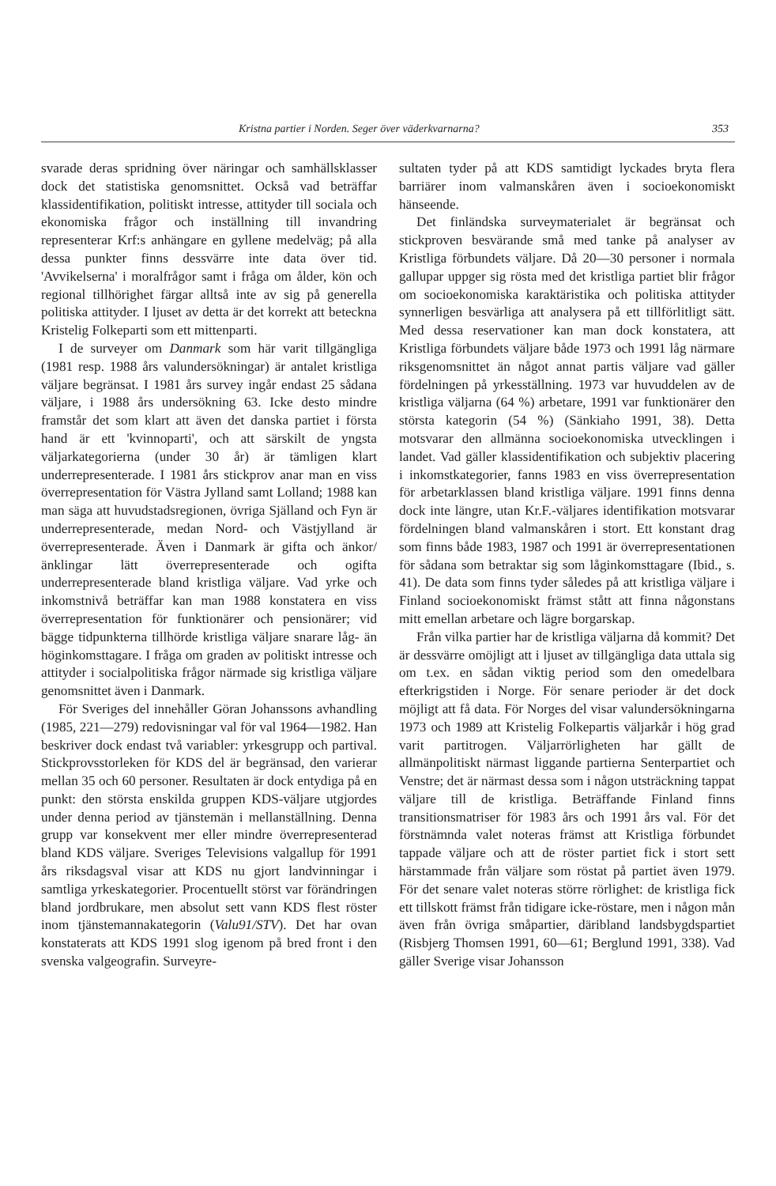Kristna partier i Norden. Seger över väderkvarnarna? 353
svarade deras spridning över näringar och samhällsklasser dock det statistiska genomsnittet. Också vad beträffar klassidentifikation, politiskt intresse, attityder till sociala och ekonomiska frågor och inställning till invandring representerar Krf:s anhängare en gyllene medelväg; på alla dessa punkter finns dessvärre inte data över tid. 'Avvikelserna' i moralfrågor samt i fråga om ålder, kön och regional tillhörighet färgar alltså inte av sig på generella politiska attityder. I ljuset av detta är det korrekt att beteckna Kristelig Folkeparti som ett mittenparti.
I de surveyer om Danmark som här varit tillgängliga (1981 resp. 1988 års valundersökningar) är antalet kristliga väljare begränsat. I 1981 års survey ingår endast 25 sådana väljare, i 1988 års undersökning 63. Icke desto mindre framstår det som klart att även det danska partiet i första hand är ett 'kvinnoparti', och att särskilt de yngsta väljarkategorierna (under 30 år) är tämligen klart underrepresenterade. I 1981 års stickprov anar man en viss överrepresentation för Västra Jylland samt Lolland; 1988 kan man säga att huvudstadsregionen, övriga Själland och Fyn är underrepresenterade, medan Nord- och Västjylland är överrepresenterade. Även i Danmark är gifta och änkor/änklingar lätt överrepresenterade och ogifta underrepresenterade bland kristliga väljare. Vad yrke och inkomstnivå beträffar kan man 1988 konstatera en viss överrepresentation för funktionärer och pensionärer; vid bägge tidpunkterna tillhörde kristliga väljare snarare låg- än höginkomsttagare. I fråga om graden av politiskt intresse och attityder i socialpolitiska frågor närmade sig kristliga väljare genomsnittet även i Danmark.
För Sveriges del innehåller Göran Johanssons avhandling (1985, 221—279) redovisningar val för val 1964—1982. Han beskriver dock endast två variabler: yrkesgrupp och partival. Stickprovsstorleken för KDS del är begränsad, den varierar mellan 35 och 60 personer. Resultaten är dock entydiga på en punkt: den största enskilda gruppen KDS-väljare utgjordes under denna period av tjänstemän i mellanställning. Denna grupp var konsekvent mer eller mindre överrepresenterad bland KDS väljare. Sveriges Televisions valgallup för 1991 års riksdagsval visar att KDS nu gjort landvinningar i samtliga yrkeskategorier. Procentuellt störst var förändringen bland jordbrukare, men absolut sett vann KDS flest röster inom tjänstemannakategorin (Valu91/STV). Det har ovan konstaterats att KDS 1991 slog igenom på bred front i den svenska valgeografin. Surveyre-
sultaten tyder på att KDS samtidigt lyckades bryta flera barriärer inom valmanskåren även i socioekonomiskt hänseende.
Det finländska surveymaterialet är begränsat och stickproven besvärande små med tanke på analyser av Kristliga förbundets väljare. Då 20—30 personer i normala gallupar uppger sig rösta med det kristliga partiet blir frågor om socioekonomiska karaktäristika och politiska attityder synnerligen besvärliga att analysera på ett tillförlitligt sätt. Med dessa reservationer kan man dock konstatera, att Kristliga förbundets väljare både 1973 och 1991 låg närmare riksgenomsnittet än något annat partis väljare vad gäller fördelningen på yrkesställning. 1973 var huvuddelen av de kristliga väljarna (64 %) arbetare, 1991 var funktionärer den största kategorin (54 %) (Sänkiaho 1991, 38). Detta motsvarar den allmänna socioekonomiska utvecklingen i landet. Vad gäller klassidentifikation och subjektiv placering i inkomstkategorier, fanns 1983 en viss överrepresentation för arbetarklassen bland kristliga väljare. 1991 finns denna dock inte längre, utan Kr.F.-väljares identifikation motsvarar fördelningen bland valmanskåren i stort. Ett konstant drag som finns både 1983, 1987 och 1991 är överrepresentationen för sådana som betraktar sig som låginkomsttagare (Ibid., s. 41). De data som finns tyder således på att kristliga väljare i Finland socioekonomiskt främst stått att finna någonstans mitt emellan arbetare och lägre borgarskap.
Från vilka partier har de kristliga väljarna då kommit? Det är dessvärre omöjligt att i ljuset av tillgängliga data uttala sig om t.ex. en sådan viktig period som den omedelbara efterkrigstiden i Norge. För senare perioder är det dock möjligt att få data. För Norges del visar valundersökningarna 1973 och 1989 att Kristelig Folkepartis väljarkår i hög grad varit partitrogen. Väljarrörligheten har gällt de allmänpolitiskt närmast liggande partierna Senterpartiet och Venstre; det är närmast dessa som i någon utsträckning tappat väljare till de kristliga. Beträffande Finland finns transitionsmatriser för 1983 års och 1991 års val. För det förstnämnda valet noteras främst att Kristliga förbundet tappade väljare och att de röster partiet fick i stort sett härstammade från väljare som röstat på partiet även 1979. För det senare valet noteras större rörlighet: de kristliga fick ett tillskott främst från tidigare icke-röstare, men i någon mån även från övriga småpartier, däribland landsbygdspartiet (Risbjerg Thomsen 1991, 60—61; Berglund 1991, 338). Vad gäller Sverige visar Johansson